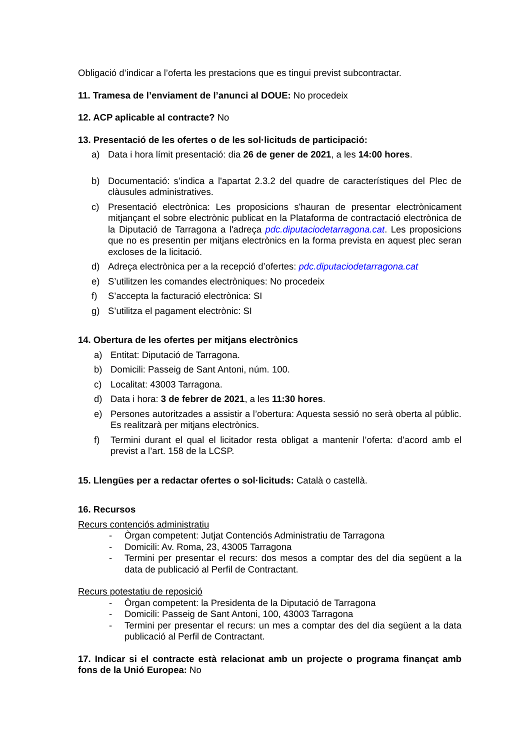Obligació d’indicar a l’oferta les prestacions que es tingui previst subcontractar.
11. Tramesa de l’enviament de l’anunci al DOUE: No procedeix
12. ACP aplicable al contracte? No
13. Presentació de les ofertes o de les sol·licituds de participació:
a) Data i hora límit presentació: dia 26 de gener de 2021, a les 14:00 hores.
b) Documentació: s’indica a l'apartat 2.3.2 del quadre de característiques del Plec de clàusules administratives.
c) Presentació electrònica: Les proposicions s'hauran de presentar electrònicament mitjançant el sobre electrònic publicat en la Plataforma de contractació electrònica de la Diputació de Tarragona a l'adreça pdc.diputaciodetarragona.cat. Les proposicions que no es presentin per mitjans electrònics en la forma prevista en aquest plec seran excloses de la licitació.
d) Adreça electrònica per a la recepció d’ofertes: pdc.diputaciodetarragona.cat
e) S’utilitzen les comandes electròniques: No procedeix
f) S’accepta la facturació electrònica: SI
g) S’utilitza el pagament electrònic: SI
14. Obertura de les ofertes per mitjans electrònics
a) Entitat: Diputació de Tarragona.
b) Domicili: Passeig de Sant Antoni, núm. 100.
c) Localitat: 43003 Tarragona.
d) Data i hora: 3 de febrer de 2021, a les 11:30 hores.
e) Persones autoritzades a assistir a l’obertura: Aquesta sessió no serà oberta al públic. Es realitzarà per mitjans electrònics.
f) Termini durant el qual el licitador resta obligat a mantenir l’oferta: d’acord amb el previst a l’art. 158 de la LCSP.
15. Llengües per a redactar ofertes o sol·licituds: Català o castellà.
16. Recursos
Recurs contenciós administratiu
- Òrgan competent: Jutjat Contenciós Administratiu de Tarragona
- Domicili: Av. Roma, 23, 43005 Tarragona
- Termini per presentar el recurs: dos mesos a comptar des del dia següent a la data de publicació al Perfil de Contractant.
Recurs potestatiu de reposició
- Òrgan competent: la Presidenta de la Diputació de Tarragona
- Domicili: Passeig de Sant Antoni, 100, 43003 Tarragona
- Termini per presentar el recurs: un mes a comptar des del dia següent a la data publicació al Perfil de Contractant.
17. Indicar si el contracte està relacionat amb un projecte o programa finançat amb fons de la Unió Europea: No